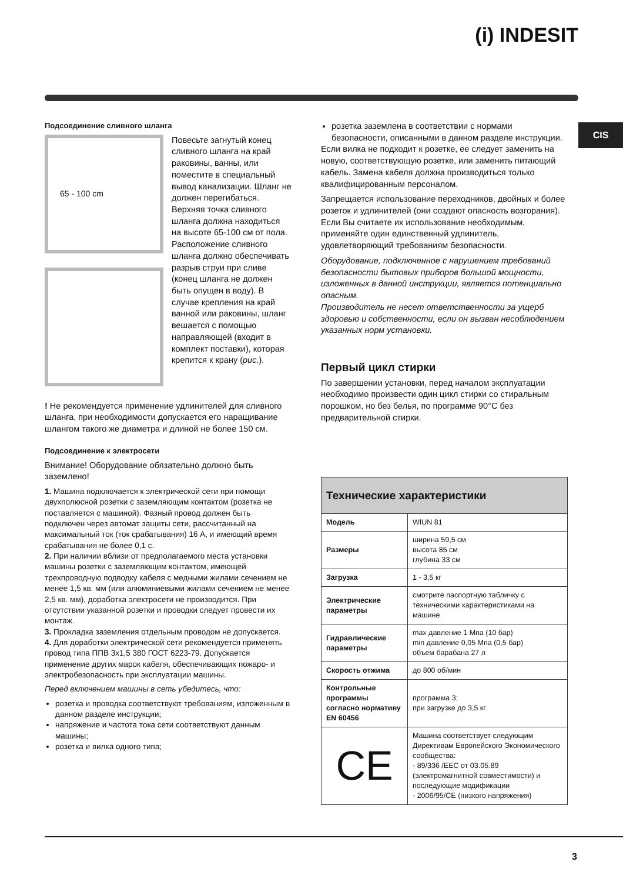(i) INDESIT
CIS
Подсоединение сливного шланга
65 - 100 cm
Повесьте загнутый конец сливного шланга на край раковины, ванны, или поместите в специальный вывод канализации. Шланг не должен перегибаться. Верхняя точка сливного шланга должна находиться на высоте 65-100 см от пола. Расположение сливного шланга должно обеспечивать разрыв струи при сливе (конец шланга не должен быть опущен в воду). В случае крепления на край ванной или раковины, шланг вешается с помощью направляющей (входит в комплект поставки), которая крепится к крану (рис.).
! Не рекомендуется применение удлинителей для сливного шланга, при необходимости допускается его наращивание шлангом такого же диаметра и длиной не более 150 см.
Подсоединение к электросети
Внимание! Оборудование обязательно должно быть заземлено!
1. Машина подключается к электрической сети при помощи двухполюсной розетки с заземляющим контактом (розетка не поставляется с машиной). Фазный провод должен быть подключен через автомат защиты сети, рассчитанный на максимальный ток (ток срабатывания) 16 А, и имеющий время срабатывания не более 0,1 с.
2. При наличии вблизи от предполагаемого места установки машины розетки с заземляющим контактом, имеющей трехпроводную подводку кабеля с медными жилами сечением не менее 1,5 кв. мм (или алюминиевыми жилами сечением не менее 2,5 кв. мм), доработка электросети не производится. При отсутствии указанной розетки и проводки следует провести их монтаж.
3. Прокладка заземления отдельным проводом не допускается.
4. Для доработки электрической сети рекомендуется применять провод типа ППВ 3х1,5 380 ГОСТ 6223-79. Допускается применение других марок кабеля, обеспечивающих пожаро- и электробезопасность при эксплуатации машины.
Перед включением машины в сеть убедитесь, что:
розетка и проводка соответствуют требованиям, изложенным в данном разделе инструкции;
напряжение и частота тока сети соответствуют данным машины;
розетка и вилка одного типа;
розетка заземлена в соответствии с нормами безопасности, описанными в данном разделе инструкции.
Если вилка не подходит к розетке, ее следует заменить на новую, соответствующую розетке, или заменить питающий кабель. Замена кабеля должна производиться только квалифицированным персоналом.
Запрещается использование переходников, двойных и более розеток и удлинителей (они создают опасность возгорания). Если Вы считаете их использование необходимым, применяйте один единственный удлинитель, удовлетворяющий требованиям безопасности.
Оборудование, подключенное с нарушением требований безопасности бытовых приборов большой мощности, изложенных в данной инструкции, является потенциально опасным.
Производитель не несет ответственности за ущерб здоровью и собственности, если он вызван несоблюдением указанных норм установки.
Первый цикл стирки
По завершении установки, перед началом эксплуатации необходимо произвести один цикл стирки со стиральным порошком, но без белья, по программе 90°С без предварительной стирки.
| Технические характеристики | |
| --- | --- |
| Модель | WIUN 81 |
| Размеры | ширина 59,5 см высота 85 см глубина 33 см |
| Загрузка | 1 - 3,5 кг |
| Электрические параметры | смотрите паспортную табличку с техническими характеристиками на машине |
| Гидравлические параметры | max давление 1 Мпа (10 бар) min давление 0,05 Мпа (0,5 бар) объем барабана 27 л |
| Скорость отжима | до 800 об/мин |
| Контрольные программы согласно нормативу EN 60456 | программа 3; при загрузке до 3,5 кг. |
| CE | Машина соответствует следующим Директивам Европейского Экономического сообщества: - 89/336 /EEC от 03.05.89 (электромагнитной совместимости) и последующие модификации - 2006/95/CE (низкого напряжения) |
3